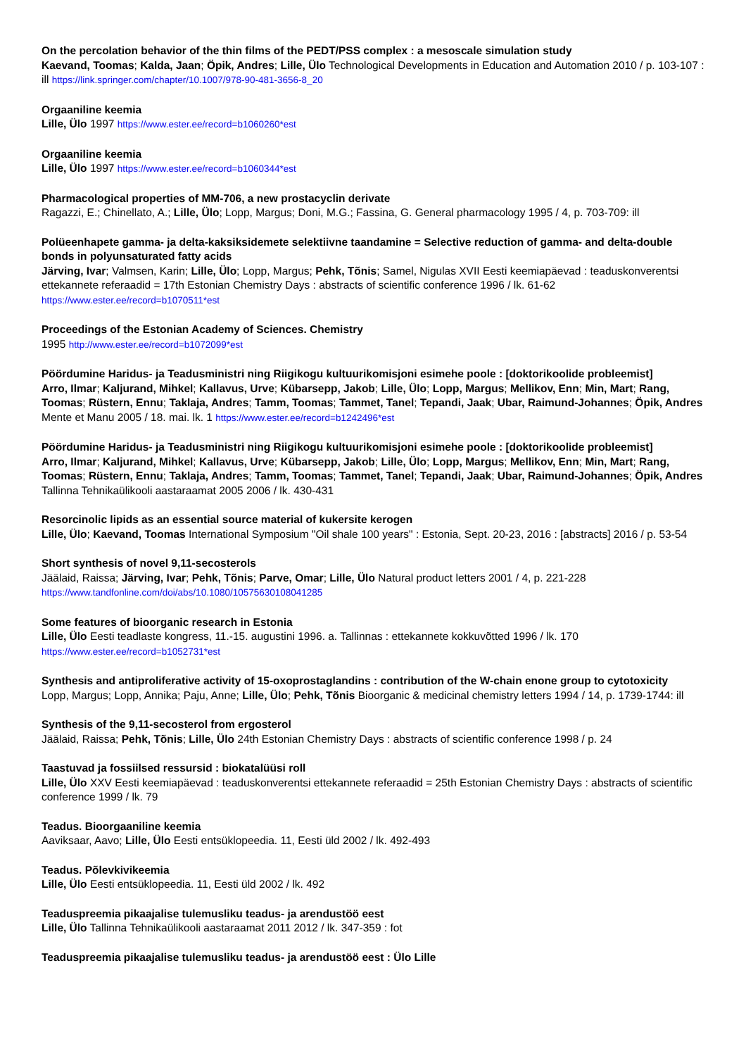On the percolation behavior of the thin films of the PEDT/PSS complex : a mesoscale simulation study
Kaevand, Toomas; Kalda, Jaan; Öpik, Andres; Lille, Ülo Technological Developments in Education and Automation 2010 / p. 103-107 : ill https://link.springer.com/chapter/10.1007/978-90-481-3656-8_20
Orgaaniline keemia
Lille, Ülo 1997 https://www.ester.ee/record=b1060260*est
Orgaaniline keemia
Lille, Ülo 1997 https://www.ester.ee/record=b1060344*est
Pharmacological properties of MM-706, a new prostacyclin derivate
Ragazzi, E.; Chinellato, A.; Lille, Ülo; Lopp, Margus; Doni, M.G.; Fassina, G. General pharmacology 1995 / 4, p. 703-709: ill
Polüeenhapete gamma- ja delta-kaksiksidemete selektiivne taandamine = Selective reduction of gamma- and delta-double bonds in polyunsaturated fatty acids
Järving, Ivar; Valmsen, Karin; Lille, Ülo; Lopp, Margus; Pehk, Tõnis; Samel, Nigulas XVII Eesti keemiapäevad : teaduskonverentsi ettekannete referaadid = 17th Estonian Chemistry Days : abstracts of scientific conference 1996 / lk. 61-62
https://www.ester.ee/record=b1070511*est
Proceedings of the Estonian Academy of Sciences. Chemistry
1995 http://www.ester.ee/record=b1072099*est
Pöördumine Haridus- ja Teadusministri ning Riigikogu kultuurikomisjoni esimehe poole : [doktorikoolide probleemist]
Arro, Ilmar; Kaljurand, Mihkel; Kallavus, Urve; Kübarsepp, Jakob; Lille, Ülo; Lopp, Margus; Mellikov, Enn; Min, Mart; Rang, Toomas; Rüstern, Ennu; Taklaja, Andres; Tamm, Toomas; Tammet, Tanel; Tepandi, Jaak; Ubar, Raimund-Johannes; Öpik, Andres Mente et Manu 2005 / 18. mai. lk. 1 https://www.ester.ee/record=b1242496*est
Pöördumine Haridus- ja Teadusministri ning Riigikogu kultuurikomisjoni esimehe poole : [doktorikoolide probleemist]
Arro, Ilmar; Kaljurand, Mihkel; Kallavus, Urve; Kübarsepp, Jakob; Lille, Ülo; Lopp, Margus; Mellikov, Enn; Min, Mart; Rang, Toomas; Rüstern, Ennu; Taklaja, Andres; Tamm, Toomas; Tammet, Tanel; Tepandi, Jaak; Ubar, Raimund-Johannes; Öpik, Andres Tallinna Tehnikaülikooli aastaraamat 2005 2006 / lk. 430-431
Resorcinolic lipids as an essential source material of kukersite kerogen
Lille, Ülo; Kaevand, Toomas International Symposium "Oil shale 100 years" : Estonia, Sept. 20-23, 2016 : [abstracts] 2016 / p. 53-54
Short synthesis of novel 9,11-secosterols
Jäälaid, Raissa; Järving, Ivar; Pehk, Tõnis; Parve, Omar; Lille, Ülo Natural product letters 2001 / 4, p. 221-228
https://www.tandfonline.com/doi/abs/10.1080/10575630108041285
Some features of bioorganic research in Estonia
Lille, Ülo Eesti teadlaste kongress, 11.-15. augustini 1996. a. Tallinnas : ettekannete kokkuvõtted 1996 / lk. 170
https://www.ester.ee/record=b1052731*est
Synthesis and antiproliferative activity of 15-oxoprostaglandins : contribution of the W-chain enone group to cytotoxicity
Lopp, Margus; Lopp, Annika; Paju, Anne; Lille, Ülo; Pehk, Tõnis Bioorganic & medicinal chemistry letters 1994 / 14, p. 1739-1744: ill
Synthesis of the 9,11-secosterol from ergosterol
Jäälaid, Raissa; Pehk, Tõnis; Lille, Ülo 24th Estonian Chemistry Days : abstracts of scientific conference 1998 / p. 24
Taastuvad ja fossiilsed ressursid : biokatalüüsi roll
Lille, Ülo XXV Eesti keemiapäevad : teaduskonverentsi ettekannete referaadid = 25th Estonian Chemistry Days : abstracts of scientific conference 1999 / lk. 79
Teadus. Bioorgaaniline keemia
Aaviksaar, Aavo; Lille, Ülo Eesti entsüklopeedia. 11, Eesti üld 2002 / lk. 492-493
Teadus. Põlevkivikeemia
Lille, Ülo Eesti entsüklopeedia. 11, Eesti üld 2002 / lk. 492
Teaduspreemia pikaajalise tulemusliku teadus- ja arendustöö eest
Lille, Ülo Tallinna Tehnikaülikooli aastaraamat 2011 2012 / lk. 347-359 : fot
Teaduspreemia pikaajalise tulemusliku teadus- ja arendustöö eest : Ülo Lille